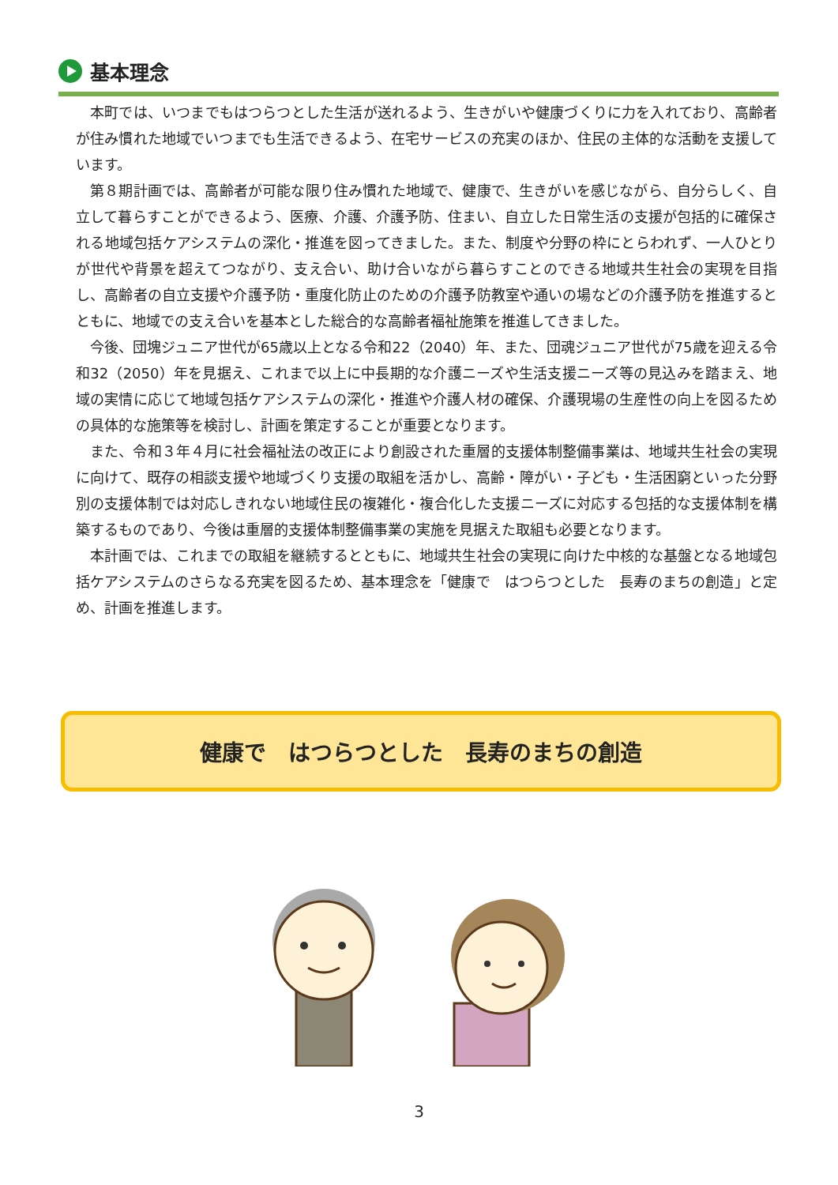基本理念
本町では、いつまでもはつらつとした生活が送れるよう、生きがいや健康づくりに力を入れており、高齢者が住み慣れた地域でいつまでも生活できるよう、在宅サービスの充実のほか、住民の主体的な活動を支援しています。
第８期計画では、高齢者が可能な限り住み慣れた地域で、健康で、生きがいを感じながら、自分らしく、自立して暮らすことができるよう、医療、介護、介護予防、住まい、自立した日常生活の支援が包括的に確保される地域包括ケアシステムの深化・推進を図ってきました。また、制度や分野の枠にとらわれず、一人ひとりが世代や背景を超えてつながり、支え合い、助け合いながら暮らすことのできる地域共生社会の実現を目指し、高齢者の自立支援や介護予防・重度化防止のための介護予防教室や通いの場などの介護予防を推進するとともに、地域での支え合いを基本とした総合的な高齢者福祉施策を推進してきました。
今後、団塊ジュニア世代が65歳以上となる令和22（2040）年、また、団魂ジュニア世代が75歳を迎える令和32（2050）年を見据え、これまで以上に中長期的な介護ニーズや生活支援ニーズ等の見込みを踏まえ、地域の実情に応じて地域包括ケアシステムの深化・推進や介護人材の確保、介護現場の生産性の向上を図るための具体的な施策等を検討し、計画を策定することが重要となります。
また、令和３年４月に社会福祉法の改正により創設された重層的支援体制整備事業は、地域共生社会の実現に向けて、既存の相談支援や地域づくり支援の取組を活かし、高齢・障がい・子ども・生活困窮といった分野別の支援体制では対応しきれない地域住民の複雑化・複合化した支援ニーズに対応する包括的な支援体制を構築するものであり、今後は重層的支援体制整備事業の実施を見据えた取組も必要となります。
本計画では、これまでの取組を継続するとともに、地域共生社会の実現に向けた中核的な基盤となる地域包括ケアシステムのさらなる充実を図るため、基本理念を「健康で　はつらつとした　長寿のまちの創造」と定め、計画を推進します。
健康で　はつらつとした　長寿のまちの創造
3